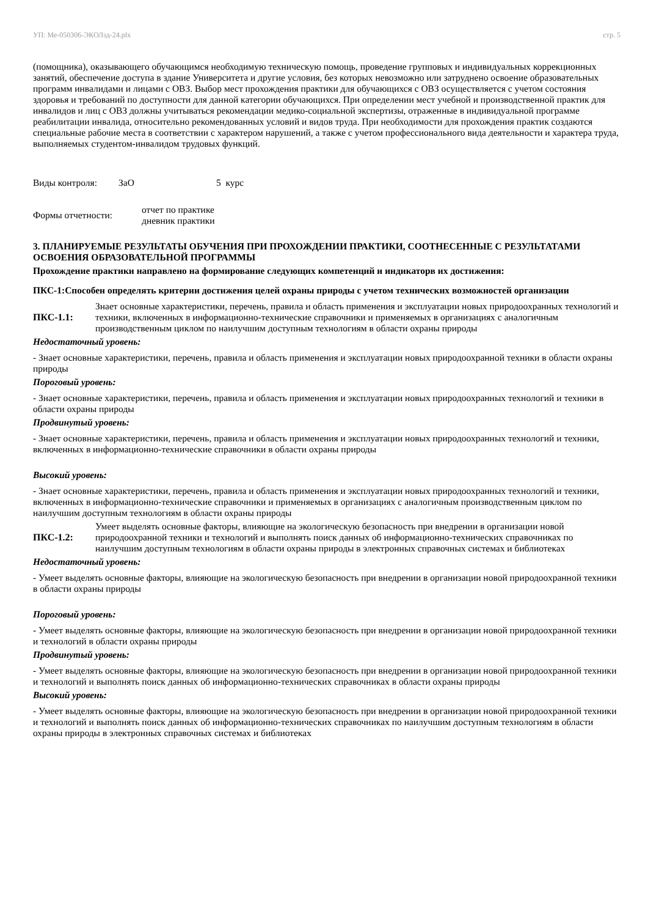УП: Ме-050306-ЭКОЛзд-24.plx стр. 5
(помощника), оказывающего обучающимся необходимую техническую помощь, проведение групповых и индивидуальных коррекционных занятий, обеспечение доступа в здание Университета и другие условия, без которых невозможно или затруднено освоение образовательных программ инвалидами и лицами с ОВЗ. Выбор мест прохождения практики для обучающихся с ОВЗ осуществляется с учетом состояния здоровья и требований по доступности для данной категории обучающихся. При определении мест учебной и производственной практик для инвалидов и лиц с ОВЗ должны учитываться рекомендации медико-социальной экспертизы, отраженные в индивидуальной программе реабилитации инвалида, относительно рекомендованных условий и видов труда. При необходимости для прохождения практик создаются специальные рабочие места в соответствии с характером нарушений, а также с учетом профессионального вида деятельности и характера труда, выполняемых студентом-инвалидом трудовых функций.
Виды контроля: ЗаО 5 курс
Формы отчетности: отчет по практике
дневник практики
3. ПЛАНИРУЕМЫЕ РЕЗУЛЬТАТЫ ОБУЧЕНИЯ ПРИ ПРОХОЖДЕНИИ ПРАКТИКИ, СООТНЕСЕННЫЕ С РЕЗУЛЬТАТАМИ ОСВОЕНИЯ ОБРАЗОВАТЕЛЬНОЙ ПРОГРАММЫ
Прохождение практики направлено на формирование следующих компетенций и индикаторв их достижения:
ПКС-1:Способен определять критерии достижения целей охраны природы с учетом технических возможностей организации
ПКС-1.1: Знает основные характеристики, перечень, правила и область применения и эксплуатации новых природоохранных технологий и техники, включенных в информационно-технические справочники и применяемых в организациях с аналогичным производственным циклом по наилучшим доступным технологиям в области охраны природы
Недостаточный уровень:
- Знает основные характеристики, перечень, правила и область применения и эксплуатации новых природоохранной техники в области охраны природы
Пороговый уровень:
- Знает основные характеристики, перечень, правила и область применения и эксплуатации новых природоохранных технологий и техники в области охраны природы
Продвинутый уровень:
- Знает основные характеристики, перечень, правила и область применения и эксплуатации новых природоохранных технологий и техники, включенных в информационно-технические справочники в области охраны природы
Высокий уровень:
- Знает основные характеристики, перечень, правила и область применения и эксплуатации новых природоохранных технологий и техники, включенных в информационно-технические справочники и применяемых в организациях с аналогичным производственным циклом по наилучшим доступным технологиям в области охраны природы
ПКС-1.2: Умеет выделять основные факторы, влияющие на экологическую безопасность при внедрении в организации новой природоохранной техники и технологий и выполнять поиск данных об информационно-технических справочниках по наилучшим доступным технологиям в области охраны природы в электронных справочных системах и библиотеках
Недостаточный уровень:
- Умеет выделять основные факторы, влияющие на экологическую безопасность при внедрении в организации новой природоохранной техники в области охраны природы
Пороговый уровень:
- Умеет выделять основные факторы, влияющие на экологическую безопасность при внедрении в организации новой природоохранной техники и технологий в области охраны природы
Продвинутый уровень:
- Умеет выделять основные факторы, влияющие на экологическую безопасность при внедрении в организации новой природоохранной техники и технологий и выполнять поиск данных об информационно-технических справочниках в области охраны природы
Высокий уровень:
- Умеет выделять основные факторы, влияющие на экологическую безопасность при внедрении в организации новой природоохранной техники и технологий и выполнять поиск данных об информационно-технических справочниках по наилучшим доступным технологиям в области охраны природы в электронных справочных системах и библиотеках